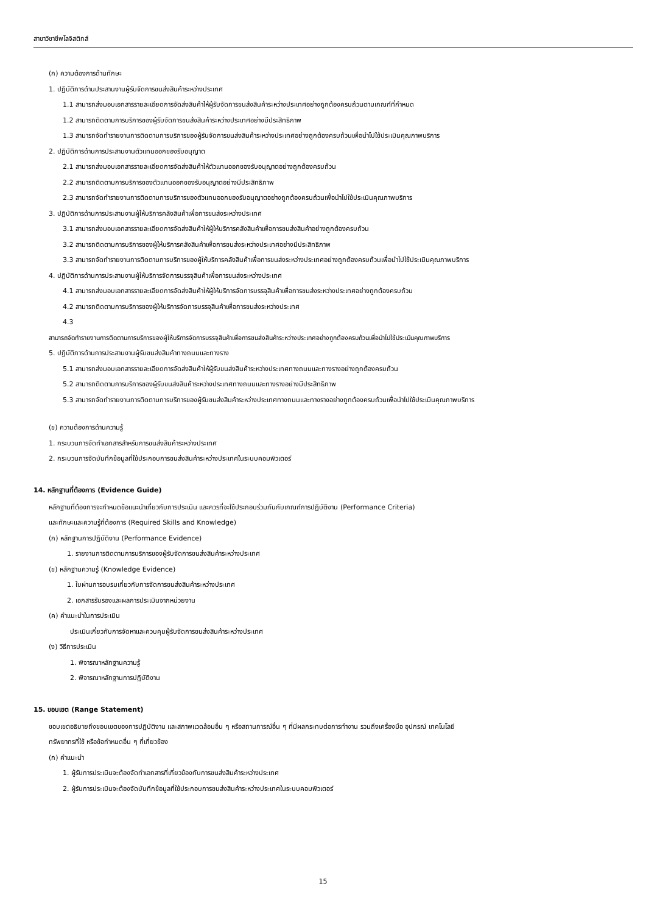สาขาวิชาชีพโลจิสติกส์
(ก) ความต้องการด้านทักษะ
1. ปฏิบัติการด้านประสานงานผู้รับจัดการขนส่งสินค้าระหว่างประเทศ
1.1 สามารถส่งมอบเอกสารรายละเอียดการจัดส่งสินค้าให้ผู้รับจัดการขนส่งสินค้าระหว่างประเทศอย่างถูกต้องครบถ้วนตามเกณฑ์ที่กำหนด
1.2 สามารถติดตามการบริการของผู้รับจัดการขนส่งสินค้าระหว่างประเทศอย่างมีประสิทธิภาพ
1.3 สามารถจัดทำรายงานการติดตามการบริการของผู้รับจัดการขนส่งสินค้าระหว่างประเทศอย่างถูกต้องครบถ้วนเพื่อนำไปใช้ประเมินคุณภาพบริการ
2. ปฏิบัติการด้านการประสานงานตัวแทนออกของรับอนุญาต
2.1 สามารถส่งมอบเอกสารรายละเอียดการจัดส่งสินค้าให้ตัวแทนออกของรับอนุญาตอย่างถูกต้องครบถ้วน
2.2 สามารถติดตามการบริการของตัวแทนออกของรับอนุญาตอย่างมีประสิทธิภาพ
2.3 สามารถจัดทำรายงานการติดตามการบริการของตัวแทนออกของรับอนุญาตอย่างถูกต้องครบถ้วนเพื่อนำไปใช้ประเมินคุณภาพบริการ
3. ปฏิบัติการด้านการประสานงานผู้ให้บริการคลังสินค้าเพื่อการขนส่งระหว่างประเทศ
3.1 สามารถส่งมอบเอกสารรายละเอียดการจัดส่งสินค้าให้ผู้ให้บริการคลังสินค้าเพื่อการขนส่งสินค้าอย่างถูกต้องครบถ้วน
3.2 สามารถติดตามการบริการของผู้ให้บริการคลังสินค้าเพื่อการขนส่งระหว่างประเทศอย่างมีประสิทธิภาพ
3.3 สามารถจัดทำรายงานการติดตามการบริการของผู้ให้บริการคลังสินค้าเพื่อการขนส่งระหว่างประเทศอย่างถูกต้องครบถ้วนเพื่อนำไปใช้ประเมินคุณภาพบริการ
4. ปฏิบัติการด้านการประสานงานผู้ให้บริการจัดการบรรจุสินค้าเพื่อการขนส่งระหว่างประเทศ
4.1 สามารถส่งมอบเอกสารรายละเอียดการจัดส่งสินค้าให้ผู้ให้บริการจัดการบรรจุสินค้าเพื่อการขนส่งระหว่างประเทศอย่างถูกต้องครบถ้วน
4.2 สามารถติดตามการบริการของผู้ให้บริการจัดการบรรจุสินค้าเพื่อการขนส่งระหว่างประเทศ
4.3
สามารถจัดทำรายงานการติดตามการบริการของผู้ให้บริการจัดการบรรจุสินค้าเพื่อการขนส่งสินค้าระหว่างประเทศอย่างถูกต้องครบถ้วนเพื่อนำไปใช้ประเมินคุณภาพบริการ
5. ปฏิบัติการด้านการประสานงานผู้รับขนส่งสินค้าทางถนนและทางราง
5.1 สามารถส่งมอบเอกสารรายละเอียดการจัดส่งสินค้าให้ผู้รับขนส่งสินค้าระหว่างประเทศทางถนนและทางรางอย่างถูกต้องครบถ้วน
5.2 สามารถติดตามการบริการของผู้รับขนส่งสินค้าระหว่างประเทศทางถนนและทางรางอย่างมีประสิทธิภาพ
5.3 สามารถจัดทำรายงานการติดตามการบริการของผู้รับขนส่งสินค้าระหว่างประเทศทางถนนและทางรางอย่างถูกต้องครบถ้วนเพื่อนำไปใช้ประเมินคุณภาพบริการ
(ข) ความต้องการด้านความรู้
1. กระบวนการจัดทำเอกสารสำหรับการขนส่งสินค้าระหว่างประเทศ
2. กระบวนการจัดบันทึกข้อมูลที่ใช้ประกอบการขนส่งสินค้าระหว่างประเทศในระบบคอมพิวเตอร์
14. หลักฐานที่ต้องการ (Evidence Guide)
หลักฐานที่ต้องการจะกำหนดข้อแนะนำเกี่ยวกับการประเมิน และควรที่จะใช้ประกอบร่วมกันกับเกณฑ์การปฏิบัติงาน (Performance Criteria)
และทักษะและความรู้ที่ต้องการ (Required Skills and Knowledge)
(ก) หลักฐานการปฏิบัติงาน (Performance Evidence)
1. รายงานการติดตามการบริการของผู้รับจัดการขนส่งสินค้าระหว่างประเทศ
(ข) หลักฐานความรู้ (Knowledge Evidence)
1. ใบผ่านการอบรมเกี่ยวกับการจัดการขนส่งสินค้าระหว่างประเทศ
2. เอกสารรับรองและผลการประเมินจากหน่วยงาน
(ค) คำแนะนำในการประเมิน
ประเมินเกี่ยวกับการจัดหาและควบคุมผู้รับจัดการขนส่งสินค้าระหว่างประเทศ
(ง) วิธีการประเมิน
1. พิจารณาหลักฐานความรู้
2. พิจารณาหลักฐานการปฏิบัติงาน
15. ขอบเขต (Range Statement)
ขอบเขตอธิบายถึงขอบเขตของการปฏิบัติงาน และสภาพแวดล้อมอื่น ๆ หรือสถานการณ์อื่น ๆ ที่มีผลกระทบต่อการทำงาน รวมถึงเครื่องมือ อุปกรณ์ เทคโนโลยี
ทรัพยากรที่ใช้ หรือข้อกำหนดอื่น ๆ ที่เกี่ยวข้อง
(ก) คำแนะนำ
1. ผู้รับการประเมินจะต้องจัดทำเอกสารที่เกี่ยวข้องกับการขนส่งสินค้าระหว่างประเทศ
2. ผู้รับการประเมินจะต้องจัดบันทึกข้อมูลที่ใช้ประกอบการขนส่งสินค้าระหว่างประเทศในระบบคอมพิวเตอร์
15